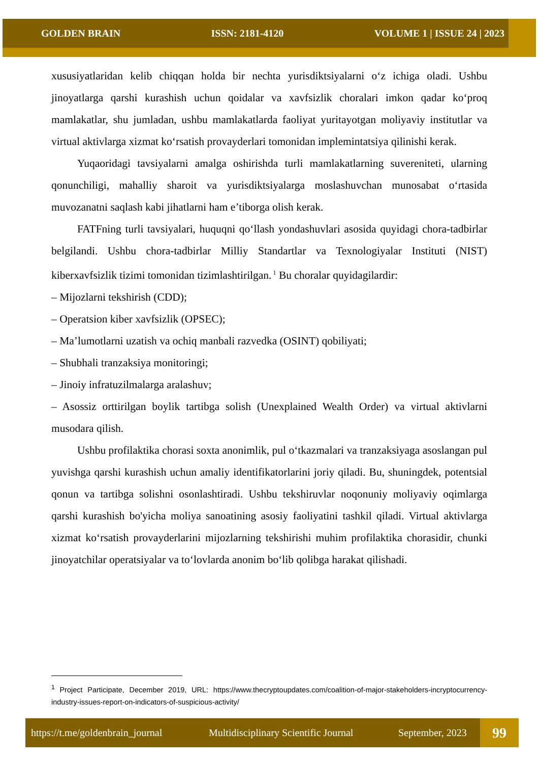GOLDEN BRAIN ISSN: 2181-4120 VOLUME 1 | ISSUE 24 | 2023
xususiyatlaridan kelib chiqqan holda bir nechta yurisdiktsiyalarni o‘z ichiga oladi. Ushbu jinoyatlarga qarshi kurashish uchun qoidalar va xavfsizlik choralari imkon qadar ko‘proq mamlakatlar, shu jumladan, ushbu mamlakatlarda faoliyat yuritayotgan moliyaviy institutlar va virtual aktivlarga xizmat ko‘rsatish provayderlari tomonidan implemintatsiya qilinishi kerak.
Yuqaoridagi tavsiyalarni amalga oshirishda turli mamlakatlarning suvereniteti, ularning qonunchiligi, mahalliy sharoit va yurisdiktsiyalarga moslashuvchan munosabat o‘rtasida muvozanatni saqlash kabi jihatlarni ham e’tiborga olish kerak.
FATFning turli tavsiyalari, huquqni qo‘llash yondashuvlari asosida quyidagi chora-tadbirlar belgilandi. Ushbu chora-tadbirlar Milliy Standartlar va Texnologiyalar Instituti (NIST) kiberxavfsizlik tizimi tomonidan tizimlashtirilgan.<sup>1</sup> Bu choralar quyidagilardir:
– Mijozlarni tekshirish (CDD);
– Operatsion kiber xavfsizlik (OPSEC);
– Ma’lumotlarni uzatish va ochiq manbali razvedka (OSINT) qobiliyati;
– Shubhali tranzaksiya monitoringi;
– Jinoiy infratuzilmalarga aralashuv;
– Asossiz orttirilgan boylik tartibga solish (Unexplained Wealth Order) va virtual aktivlarni musodara qilish.
Ushbu profilaktika chorasi soxta anonimlik, pul o‘tkazmalari va tranzaksiyaga asoslangan pul yuvishga qarshi kurashish uchun amaliy identifikatorlarini joriy qiladi. Bu, shuningdek, potentsial qonun va tartibga solishni osonlashtiradi. Ushbu tekshiruvlar noqonuniy moliyaviy oqimlarga qarshi kurashish bo'yicha moliya sanoatining asosiy faoliyatini tashkil qiladi. Virtual aktivlarga xizmat ko‘rsatish provayderlarini mijozlarning tekshirishi muhim profilaktika chorasidir, chunki jinoyatchilar operatsiyalar va to‘lovlarda anonim bo‘lib qolibga harakat qilishadi.
<sup>1</sup> Project Participate, December 2019, URL: https://www.thecryptoupdates.com/coalition-of-major-stakeholders-incryptocurrency-industry-issues-report-on-indicators-of-suspicious-activity/
https://t.me/goldenbrain_journal Multidisciplinary Scientific Journal September, 2023 99